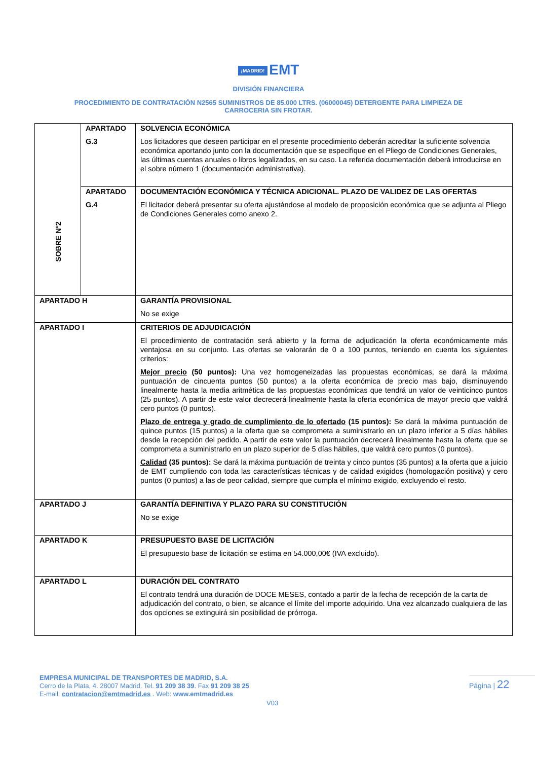¡MADRID! EMT
DIVISIÓN FINANCIERA
PROCEDIMIENTO DE CONTRATACIÓN N2565 SUMINISTROS DE 85.000 LTRS. (06000045) DETERGENTE PARA LIMPIEZA DE
CARROCERIA SIN FROTAR.
| | APARTADO G.3 | SOLVENCIA ECONÓMICA Los licitadores que deseen participar en el presente procedimiento deberán acreditar la suficiente solvencia económica aportando junto con la documentación que se especifique en el Pliego de Condiciones Generales, las últimas cuentas anuales o libros legalizados, en su caso. La referida documentación deberá introducirse en el sobre número 1 (documentación administrativa). |
| SOBRE Nº2 | APARTADO G.4 | DOCUMENTACIÓN ECONÓMICA Y TÉCNICA ADICIONAL. PLAZO DE VALIDEZ DE LAS OFERTAS El licitador deberá presentar su oferta ajustándose al modelo de proposición económica que se adjunta al Pliego de Condiciones Generales como anexo 2. |
| APARTADO H | | GARANTÍA PROVISIONAL No se exige |
| APARTADO I | | CRITERIOS DE ADJUDICACIÓN El procedimiento de contratación será abierto y la forma de adjudicación la oferta económicamente más ventajosa en su conjunto. Las ofertas se valorarán de 0 a 100 puntos, teniendo en cuenta los siguientes criterios: Mejor precio (50 puntos): Una vez homogeneizadas las propuestas económicas, se dará la máxima puntuación de cincuenta puntos (50 puntos) a la oferta económica de precio mas bajo, disminuyendo linealmente hasta la media aritmética de las propuestas económicas que tendrá un valor de veinticinco puntos (25 puntos). A partir de este valor decrecerá linealmente hasta la oferta económica de mayor precio que valdrá cero puntos (0 puntos). Plazo de entrega y grado de cumplimiento de lo ofertado (15 puntos): Se dará la máxima puntuación de quince puntos (15 puntos) a la oferta que se comprometa a suministrarlo en un plazo inferior a 5 días hábiles desde la recepción del pedido. A partir de este valor la puntuación decrecerá linealmente hasta la oferta que se comprometa a suministrarlo en un plazo superior de 5 días hábiles, que valdrá cero puntos (0 puntos). Calidad (35 puntos): Se dará la máxima puntuación de treinta y cinco puntos (35 puntos) a la oferta que a juicio de EMT cumpliendo con toda las características técnicas y de calidad exigidos (homologación positiva) y cero puntos (0 puntos) a las de peor calidad, siempre que cumpla el mínimo exigido, excluyendo el resto. |
| APARTADO J | | GARANTÍA DEFINITIVA Y PLAZO PARA SU CONSTITUCIÓN No se exige |
| APARTADO K | | PRESUPUESTO BASE DE LICITACIÓN El presupuesto base de licitación se estima en 54.000,00€ (IVA excluido). |
| APARTADO L | | DURACIÓN DEL CONTRATO El contrato tendrá una duración de DOCE MESES, contado a partir de la fecha de recepción de la carta de adjudicación del contrato, o bien, se alcance el límite del importe adquirido. Una vez alcanzado cualquiera de las dos opciones se extinguirá sin posibilidad de prórroga. |
EMPRESA MUNICIPAL DE TRANSPORTES DE MADRID, S.A.
Cerro de la Plata, 4. 28007 Madrid. Tel. 91 209 38 39. Fax 91 209 38 25
E-mail: contratacion@emtmadrid.es . Web: www.emtmadrid.es
Página | 22
V03